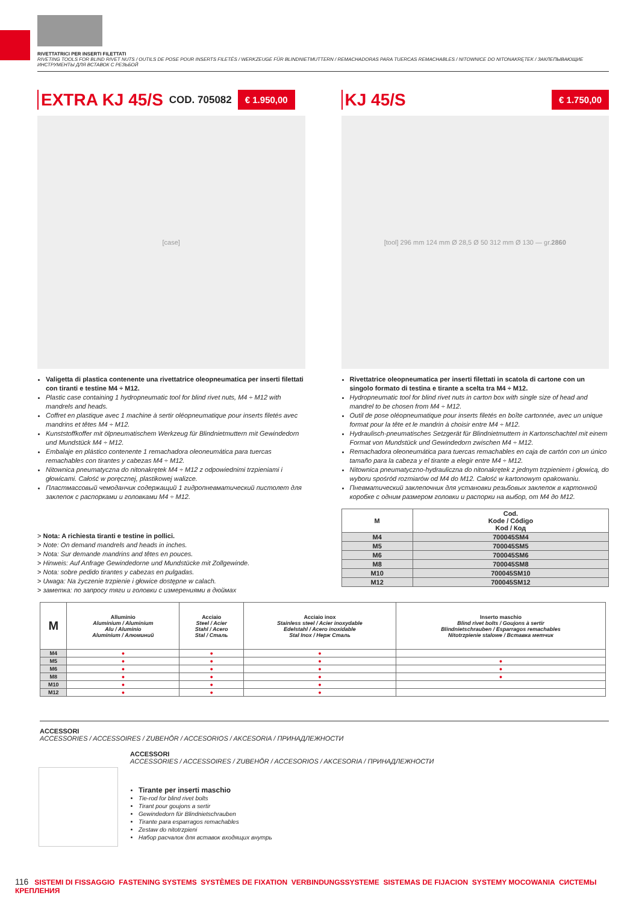RIVETTATRICI PER INSERTI FILETTATI
RIVETING TOOLS FOR BLIND RIVET NUTS / OUTILS DE POSE POUR INSERTS FILETÉS / WERKZEUGE FÜR BLINDNIETMUTTERN / REMACHADORAS PARA TUERCAS REMACHABLES / NITOWNICE DO NITONAKRĘTEK / ЗАКЛЕПЫВАЮЩИЕ ИНСТРУМЕНТЫ ДЛЯ ВСТАВОК С РЕЗЬБОЙ
EXTRA KJ 45/S
COD. 705082 € 1.950,00
[case]
Valigetta di plastica contenente una rivettatrice oleopneumatica per inserti filettati con tiranti e testine M4 ÷ M12.
Plastic case containing 1 hydropneumatic tool for blind rivet nuts, M4 ÷ M12 with mandrels and heads.
Coffret en plastique avec 1 machine à sertir oléopneumatique pour inserts filetés avec mandrins et têtes M4 ÷ M12.
Kunststoffkoffer mit ölpneumatischem Werkzeug für Blindnietmuttern mit Gewindedorn und Mundstück M4 ÷ M12.
Embalaje en plástico contenente 1 remachadora oleoneumática para tuercas remachables con tirantes y cabezas M4 ÷ M12.
Nitownica pneumatyczna do nitonakrętek M4 ÷ M12 z odpowiednimi trzpieniami i głowicami. Całość w poręcznej, plastikowej walizce.
Пластмассовый чемоданчик содержащий 1 гидропневматический пистолет для заклепок с распорками и головками M4 ÷ M12.
> Nota: A richiesta tiranti e testine in pollici.
> Note: On demand mandrels and heads in inches.
> Nota: Sur demande mandrins and têtes en pouces.
> Hinweis: Auf Anfrage Gewindedorne und Mundstücke mit Zollgewinde.
> Nota: sobre pedido tirantes y cabezas en pulgadas.
> Uwaga: Na życzenie trzpienie i głowice dostępne w calach.
> заметка: по запросу тяги и головки с измерениями в дюймах
KJ 45/S
€ 1.750,00
[tool] 296 mm 124 mm Ø 28,5 Ø 50 312 mm Ø 130 — gr. 2860
Rivettatrice oleopneumatica per inserti filettati in scatola di cartone con un singolo formato di testina e tirante a scelta tra M4 ÷ M12.
Hydropneumatic tool for blind rivet nuts in carton box with single size of head and mandrel to be chosen from M4 ÷ M12.
Outil de pose oléopneumatique pour inserts filetés en boîte cartonnée, avec un unique format pour la tête et le mandrin à choisir entre M4 ÷ M12.
Hydraulisch-pneumatisches Setzgerät für Blindnietmuttern in Kartonschachtel mit einem Format von Mundstück und Gewindedorn zwischen M4 ÷ M12.
Remachadora oleoneumática para tuercas remachables en caja de cartón con un único tamaño para la cabeza y el tirante a elegir entre M4 ÷ M12.
Nitownica pneumatyczno-hydrauliczna do nitonakrętek z jednym trzpieniem i głowicą, do wyboru spośród rozmiarów od M4 do M12. Całość w kartonowym opakowaniu.
Пневматический заклепочник для установки резьбовых заклепок в картонной коробке с одним размером головки и распорки на выбор, от M4 до M12.
| M | Cod. Kode / Código Kod / Код |
| --- | --- |
| M4 | 700045SM4 |
| M5 | 700045SM5 |
| M6 | 700045SM6 |
| M8 | 700045SM8 |
| M10 | 700045SM10 |
| M12 | 700045SM12 |
| M | Alluminio Aluminium / Aluminium Alu / Aluminio Aluminium / Алюминий | Acciaio Steel / Acier Stahl / Acero Stal / Сталь | Acciaio inox Stainless steel / Acier inoxydable Edelstahl / Acero inoxidable Stal Inox / Нерж Сталь | Inserto maschio Blind rivet bolts / Goujons à sertir Blindnietschrauben / Esparragos remachables Nitotrzpienie stalowe / Вставка метчик |
| --- | --- | --- | --- | --- |
| M4 | ● | ● | ● | |
| M5 | ● | ● | ● | ● |
| M6 | ● | ● | ● | ● |
| M8 | ● | ● | ● | ● |
| M10 | ● | ● | ● | |
| M12 | ● | ● | ● | |
ACCESSORI
ACCESSORIES / ACCESSOIRES / ZUBEHÖR / ACCESORIOS / AKCESORIA / ПРИНАДЛЕЖНОСТИ
ACCESSORI
ACCESSORIES / ACCESSOIRES / ZUBEHÖR / ACCESORIOS / AKCESORIA / ПРИНАДЛЕЖНОСТИ
Tirante per inserti maschio
Tie-rod for blind rivet bolts
Tirant pour goujons a sertir
Gewindedorn für Blindnietschrauben
Tirante para esparragos remachables
Zestaw do nitotrzpieni
Набор расчалок для вставок входящих внутрь
116 SISTEMI DI FISSAGGIO FASTENING SYSTEMS SYSTÈMES DE FIXATION VERBINDUNGSSYSTEME SISTEMAS DE FIJACION SYSTEMY MOCOWANIA СИСТЕМЫ КРЕПЛЕНИЯ